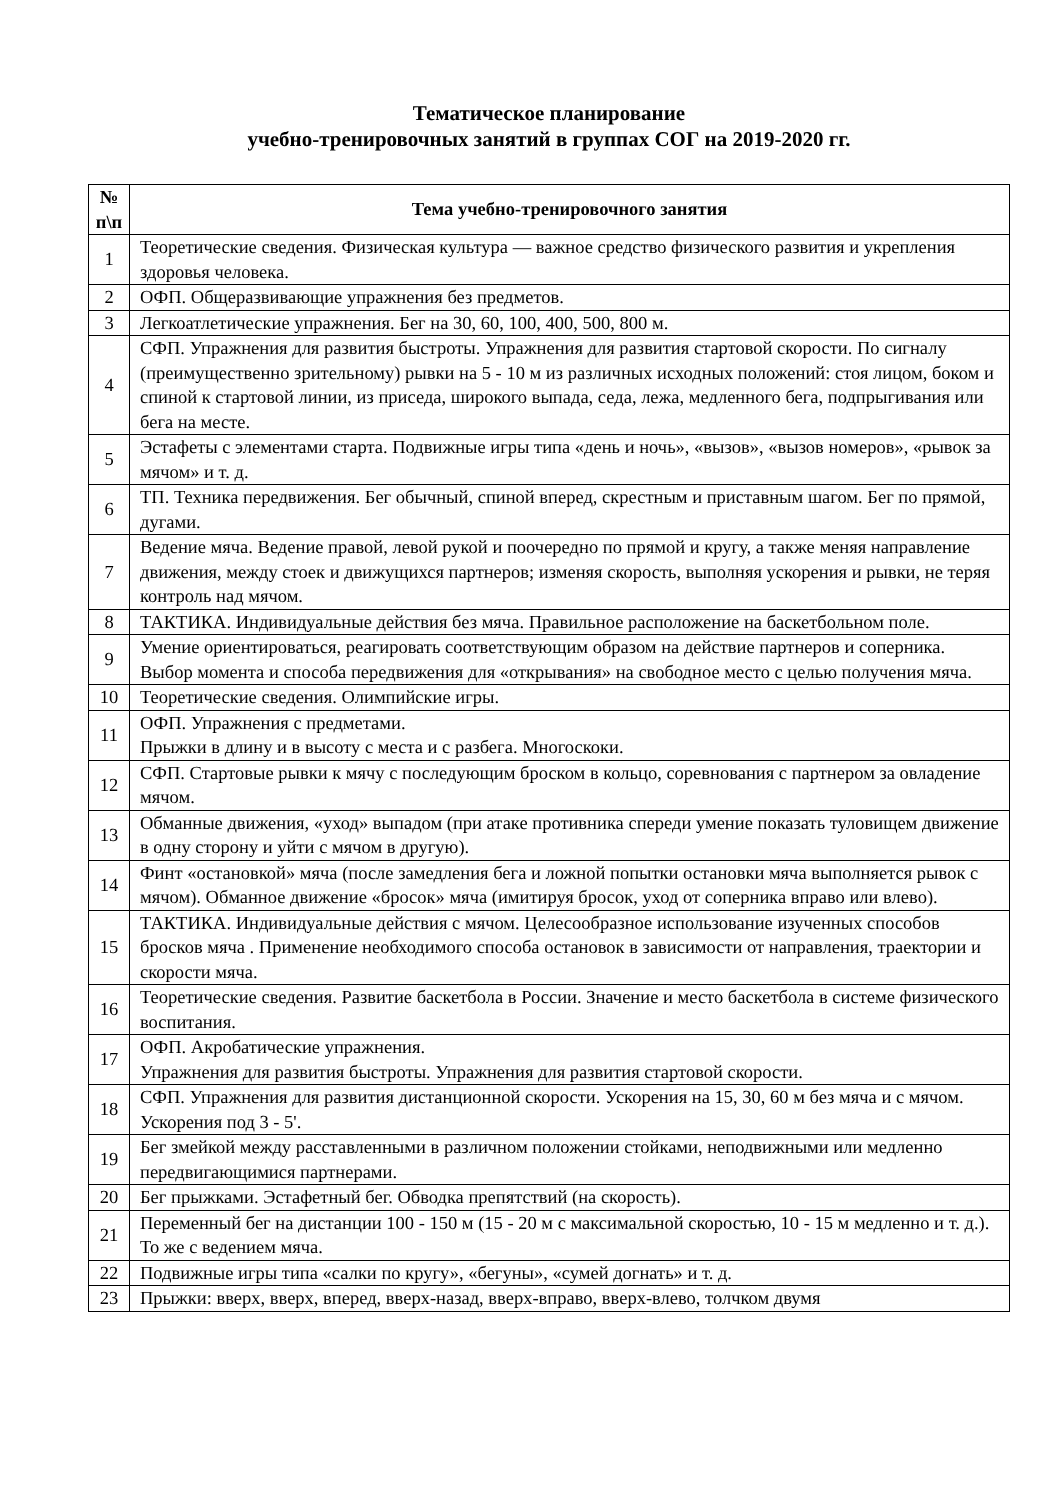Тематическое планирование
учебно-тренировочных занятий в группах СОГ на 2019-2020 гг.
| № п\п | Тема учебно-тренировочного занятия |
| --- | --- |
| 1 | Теоретические сведения. Физическая культура — важное средство физического развития и укрепления здоровья человека. |
| 2 | ОФП. Общеразвивающие упражнения без предметов. |
| 3 | Легкоатлетические упражнения. Бег на 30, 60, 100, 400, 500, 800 м. |
| 4 | СФП. Упражнения для развития быстроты. Упражнения для развития стартовой скорости. По сигналу (преимущественно зрительному) рывки на 5 - 10 м из различных исходных положений: стоя лицом, боком и спиной к стартовой линии, из приседа, широкого выпада, седа, лежа, медленного бега, подпрыгивания или бега на месте. |
| 5 | Эстафеты с элементами старта. Подвижные игры типа «день и ночь», «вызов», «вызов номеров», «рывок за мячом» и т. д. |
| 6 | ТП. Техника передвижения. Бег обычный, спиной вперед, скрестным и приставным шагом. Бег по прямой, дугами. |
| 7 | Ведение мяча. Ведение правой, левой рукой и поочередно по прямой и кругу, а также меняя направление движения, между стоек и движущихся партнеров; изменяя скорость, выполняя ускорения и рывки, не теряя контроль над мячом. |
| 8 | ТАКТИКА. Индивидуальные действия без мяча. Правильное расположение на баскетбольном поле. |
| 9 | Умение ориентироваться, реагировать соответствующим образом на действие партнеров и соперника. Выбор момента и способа передвижения для «открывания» на свободное место с целью получения мяча. |
| 10 | Теоретические сведения. Олимпийские игры. |
| 11 | ОФП. Упражнения с предметами. Прыжки в длину и в высоту с места и с разбега. Многоскоки. |
| 12 | СФП. Стартовые рывки к мячу с последующим броском в кольцо, соревнования с партнером за овладение мячом. |
| 13 | Обманные движения, «уход» выпадом (при атаке противника спереди умение показать туловищем движение в одну сторону и уйти с мячом в другую). |
| 14 | Финт «остановкой» мяча (после замедления бега и ложной попытки остановки мяча выполняется рывок с мячом). Обманное движение «бросок» мяча (имитируя бросок, уход от соперника вправо или влево). |
| 15 | ТАКТИКА. Индивидуальные действия с мячом. Целесообразное использование изученных способов бросков мяча . Применение необходимого способа остановок в зависимости от направления, траектории и скорости мяча. |
| 16 | Теоретические сведения. Развитие баскетбола в России. Значение и место баскетбола в системе физического воспитания. |
| 17 | ОФП. Акробатические упражнения. Упражнения для развития быстроты. Упражнения для развития стартовой скорости. |
| 18 | СФП. Упражнения для развития дистанционной скорости. Ускорения на 15, 30, 60 м без мяча и с мячом. Ускорения под 3 - 5'. |
| 19 | Бег змейкой между расставленными в различном положении стойками, неподвижными или медленно передвигающимися партнерами. |
| 20 | Бег прыжками. Эстафетный бег. Обводка препятствий (на скорость). |
| 21 | Переменный бег на дистанции 100 - 150 м (15 - 20 м с максимальной скоростью, 10 - 15 м медленно и т. д.). То же с ведением мяча. |
| 22 | Подвижные игры типа «салки по кругу», «бегуны», «сумей догнать» и т. д. |
| 23 | Прыжки: вверх, вверх, вперед, вверх-назад, вверх-вправо, вверх-влево, толчком двумя |